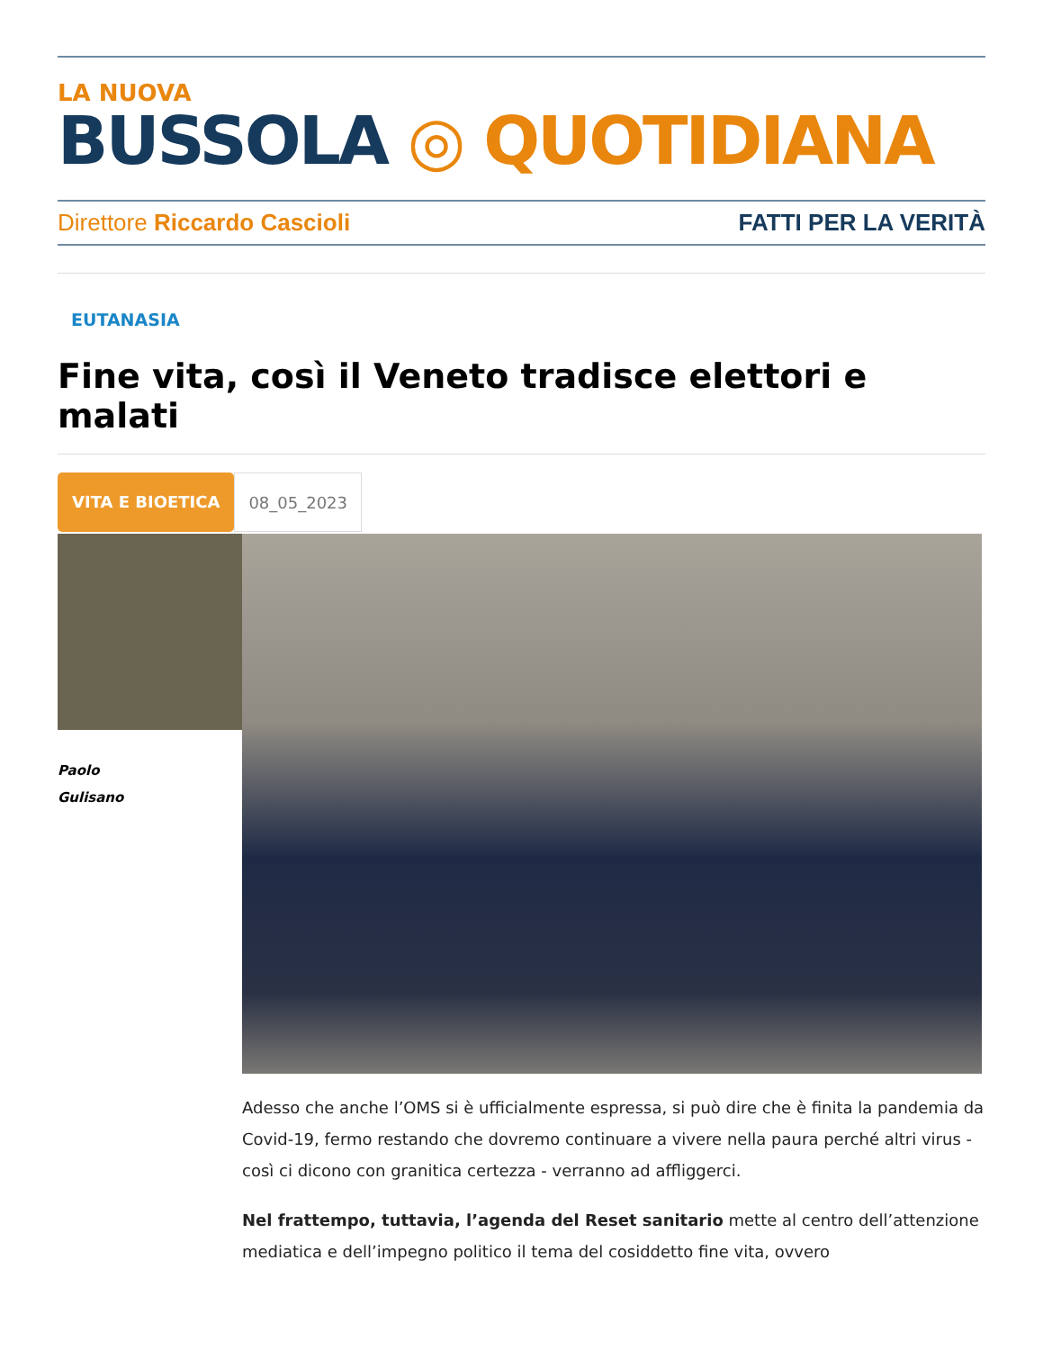LA NUOVA
BUSSOLA ◎ QUOTIDIANA
Direttore Riccardo Cascioli FATTI PER LA VERITÀ
EUTANASIA
Fine vita, così il Veneto tradisce elettori e malati
VITA E BIOETICA 08_05_2023
Paolo
Gulisano
Adesso che anche l’OMS si è ufficialmente espressa, si può dire che è finita la pandemia da Covid-19, fermo restando che dovremo continuare a vivere nella paura perché altri virus - così ci dicono con granitica certezza - verranno ad affliggerci.
Nel frattempo, tuttavia, l’agenda del Reset sanitario mette al centro dell’attenzione mediatica e dell’impegno politico il tema del cosiddetto fine vita, ovvero